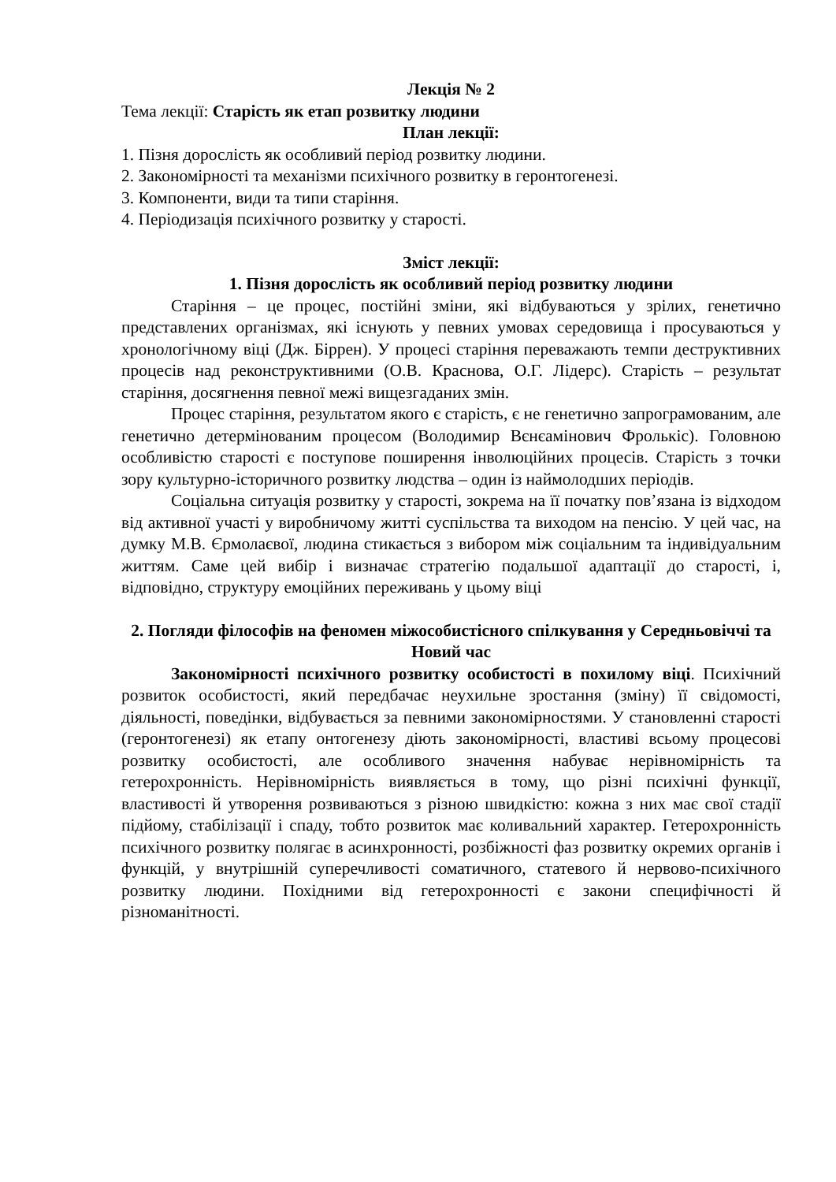Лекція № 2
Тема лекції: Старість як етап розвитку людини
План лекції:
1. Пізня дорослість як особливий період розвитку людини.
2. Закономірності та механізми психічного розвитку в геронтогенезі.
3. Компоненти, види та типи старіння.
4. Періодизація психічного розвитку у старості.
Зміст лекції:
1. Пізня дорослість як особливий період розвитку людини
Старіння – це процес, постійні зміни, які відбуваються у зрілих, генетично представлених організмах, які існують у певних умовах середовища і просуваються у хронологічному віці (Дж. Біррен). У процесі старіння переважають темпи деструктивних процесів над реконструктивними (О.В. Краснова, О.Г. Лідерс). Старість – результат старіння, досягнення певної межі вищезгаданих змін.
Процес старіння, результатом якого є старість, є не генетично запрограмованим, але генетично детермінованим процесом (Володимир Вєнєамінович Фролькіс). Головною особливістю старості є поступове поширення інволюційних процесів. Старість з точки зору культурно-історичного розвитку людства – один із наймолодших періодів.
Соціальна ситуація розвитку у старості, зокрема на її початку пов’язана із відходом від активної участі у виробничому житті суспільства та виходом на пенсію. У цей час, на думку М.В. Єрмолаєвої, людина стикається з вибором між соціальним та індивідуальним життям. Саме цей вибір і визначає стратегію подальшої адаптації до старості, і, відповідно, структуру емоційних переживань у цьому віці
2. Погляди філософів на феномен міжособистісного спілкування у Середньовіччі та Новий час
Закономірності психічного розвитку особистості в похилому віці. Психічний розвиток особистості, який передбачає неухильне зростання (зміну) її свідомості, діяльності, поведінки, відбувається за певними закономірностями. У становленні старості (геронтогенезі) як етапу онтогенезу діють закономірності, властиві всьому процесові розвитку особистості, але особливого значення набуває нерівномірність та гетерохронність. Нерівномірність виявляється в тому, що різні психічні функції, властивості й утворення розвиваються з різною швидкістю: кожна з них має свої стадії підйому, стабілізації і спаду, тобто розвиток має коливальний характер. Гетерохронність психічного розвитку полягає в асинхронності, розбіжності фаз розвитку окремих органів і функцій, у внутрішній суперечливості соматичного, статевого й нервово-психічного розвитку людини. Похідними від гетерохронності є закони специфічності й різноманітності.